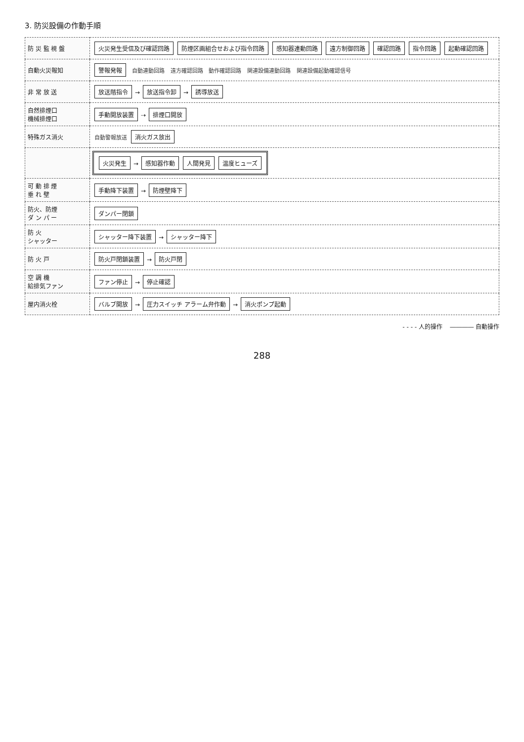3. 防災設備の作動手順
| 防 災 監 視 盤 | 火災発生受信及び確認回路 防煙区画組合せおよび指令回路 感知器連動回路 遠方制御回路 確認回路 指令回路 起動確認回路 |
| 自動火災報知 | 警報発報 自動連動回路 遠方確認回路 動作確認回路 関連設備連動回路 関連設備起動確認信号 |
| 非 常 放 送 | 放送階指令 → 放送指令卸 → 誘導放送 |
| 自然排煙口 機械排煙口 | 手動開放装置 ⇢ 排煙口開放 |
| 特殊ガス消火 | 自動警報放送 消火ガス放出 |
| | 火災発生 → 感知器作動 人間発見 温度ヒューズ |
| 可 動 排 煙 垂 れ 壁 | 手動降下装置 → 防煙壁降下 |
| 防火、防煙 ダ ン パ ー | ダンパー閉鎖 |
| 防 火 シャッター | シャッター降下装置 → シャッター降下 |
| 防 火 戸 | 防火戸閉鎖装置 → 防火戸閉 |
| 空 調 機 給排気ファン | ファン停止 → 停止確認 |
| 屋内消火栓 | バルブ開放 → 圧力スイッチ アラーム弁作動 → 消火ポンプ起動 |
- - - - 人的操作 ―――― 自動操作
288